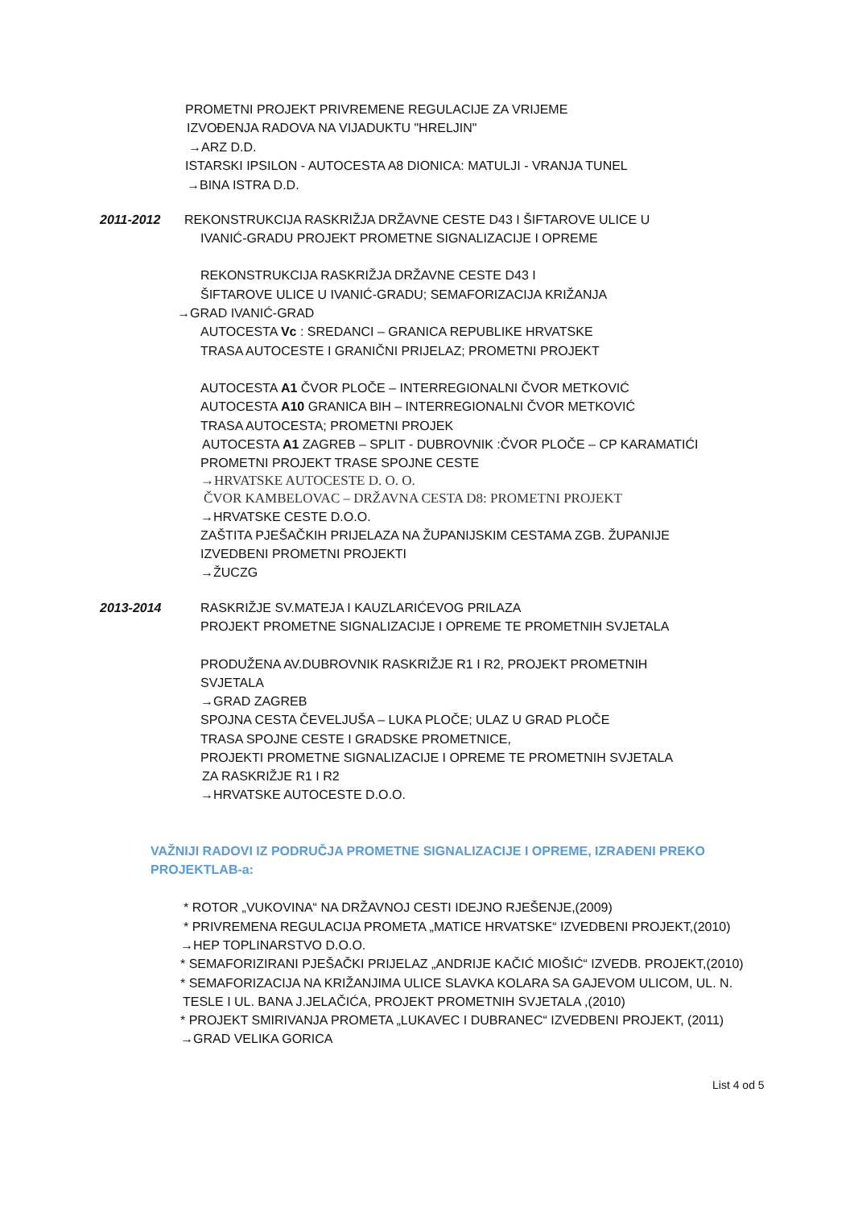PROMETNI PROJEKT PRIVREMENE REGULACIJE ZA VRIJEME
IZVOĐENJA RADOVA NA VIJADUKTU "HRELJIN"
→ARZ D.D.
ISTARSKI IPSILON - AUTOCESTA A8 DIONICA: MATULJI - VRANJA TUNEL
→BINA ISTRA D.D.
2011-2012 REKONSTRUKCIJA RASKRIŽJA DRŽAVNE CESTE D43 I ŠIFTAROVE ULICE U
IVANIĆ-GRADU PROJEKT PROMETNE SIGNALIZACIJE I OPREME
REKONSTRUKCIJA RASKRIŽJA DRŽAVNE CESTE D43 I
ŠIFTAROVE ULICE U IVANIĆ-GRADU; SEMAFORIZACIJA KRIŽANJA
→GRAD IVANIĆ-GRAD
AUTOCESTA Vc : SREDANCI – GRANICA REPUBLIKE HRVATSKE
TRASA AUTOCESTE I GRANIČNI PRIJELAZ; PROMETNI PROJEKT
AUTOCESTA A1 ČVOR PLOČE – INTERREGIONALNI ČVOR METKOVIĆ
AUTOCESTA A10 GRANICA BIH – INTERREGIONALNI ČVOR METKOVIĆ
TRASA AUTOCESTA; PROMETNI PROJEK
AUTOCESTA A1 ZAGREB – SPLIT - DUBROVNIK :ČVOR PLOČE – CP KARAMATIĆI
PROMETNI PROJEKT TRASE SPOJNE CESTE
→HRVATSKE AUTOCESTE D. O. O.
ČVOR KAMBELOVAC – DRŽAVNA CESTA D8: PROMETNI PROJEKT
→HRVATSKE CESTE D.O.O.
ZAŠTITA PJEŠAČKIH PRIJELAZA NA ŽUPANIJSKIM CESTAMA ZGB. ŽUPANIJE
IZVEDBENI PROMETNI PROJEKTI
→ŽUCZG
2013-2014 RASKRIŽJE SV.MATEJA I KAUZLARIĆEVOG PRILAZA
PROJEKT PROMETNE SIGNALIZACIJE I OPREME TE PROMETNIH SVJETALA
PRODUŽENA AV.DUBROVNIK RASKRIŽJE R1 I R2, PROJEKT PROMETNIH
SVJETALA
→GRAD ZAGREB
SPOJNA CESTA ČEVELJUŠA – LUKA PLOČE; ULAZ U GRAD PLOČE
TRASA SPOJNE CESTE I GRADSKE PROMETNICE,
PROJEKTI PROMETNE SIGNALIZACIJE I OPREME TE PROMETNIH SVJETALA
ZA RASKRIŽJE R1 I R2
→HRVATSKE AUTOCESTE D.O.O.
VAŽNIJI RADOVI IZ PODRUČJA PROMETNE SIGNALIZACIJE I OPREME, IZRAĐENI PREKO
PROJEKTLAB-a:
* ROTOR „VUKOVINA“ NA DRŽAVNOJ CESTI IDEJNO RJEŠENJE,(2009)
* PRIVREMENA REGULACIJA PROMETA „MATICE HRVATSKE“ IZVEDBENI PROJEKT,(2010)
→HEP TOPLINARSTVO D.O.O.
* SEMAFORIZIRANI PJEŠAČKI PRIJELAZ „ANDRIJE KAČIĆ MIOŠIĆ“ IZVEDB. PROJEKT,(2010)
* SEMAFORIZACIJA NA KRIŽANJIMA ULICE SLAVKA KOLARA SA GAJEVOM ULICOM, UL. N.
TESLE I UL. BANA J.JELAČIĆA, PROJEKT PROMETNIH SVJETALA ,(2010)
* PROJEKT SMIRIVANJA PROMETA „LUKAVEC I DUBRANEC“ IZVEDBENI PROJEKT, (2011)
→GRAD VELIKA GORICA
List 4 od 5